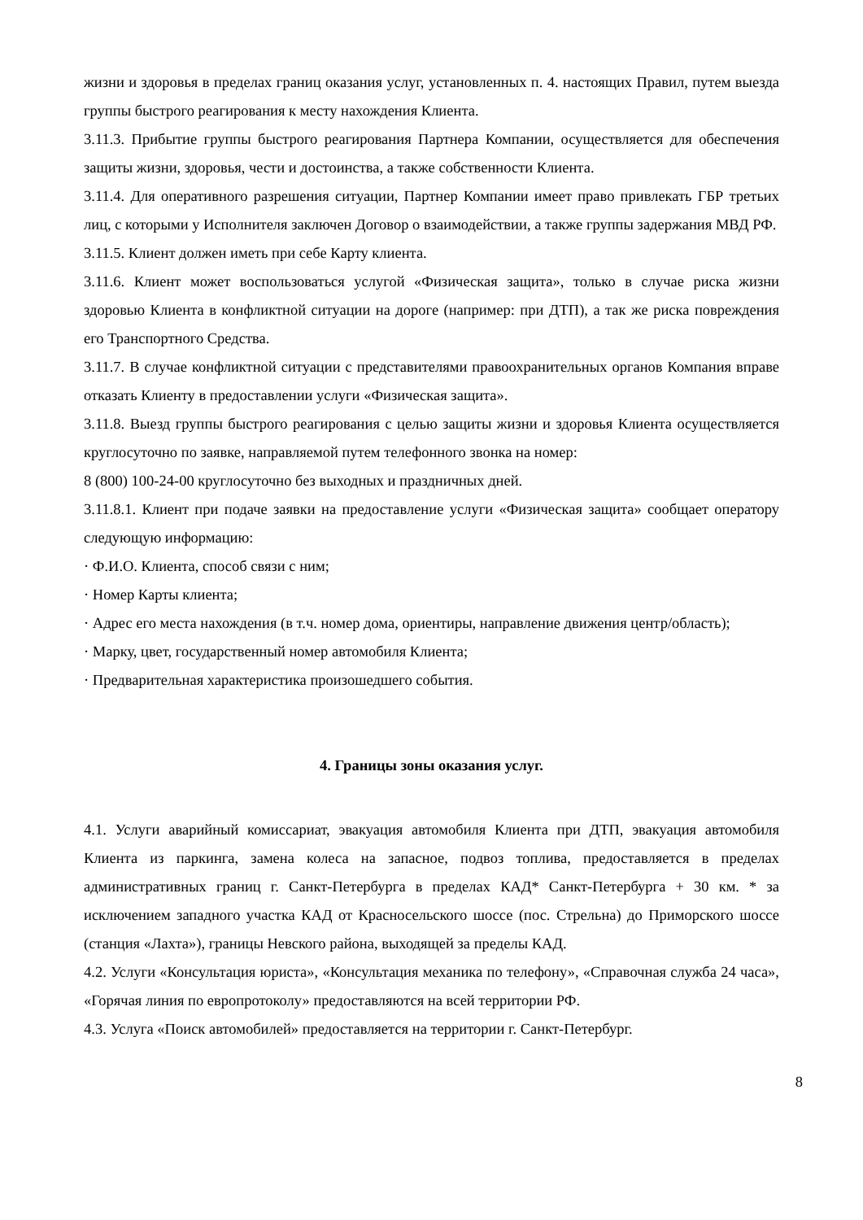жизни и здоровья в пределах границ оказания услуг, установленных п. 4. настоящих Правил, путем выезда группы быстрого реагирования к месту нахождения Клиента.
3.11.3. Прибытие группы быстрого реагирования Партнера Компании, осуществляется для обеспечения защиты жизни, здоровья, чести и достоинства, а также собственности Клиента.
3.11.4. Для оперативного разрешения ситуации, Партнер Компании имеет право привлекать ГБР третьих лиц, с которыми у Исполнителя заключен Договор о взаимодействии, а также группы задержания МВД РФ.
3.11.5. Клиент должен иметь при себе Карту клиента.
3.11.6. Клиент может воспользоваться услугой «Физическая защита», только в случае риска жизни здоровью Клиента в конфликтной ситуации на дороге (например: при ДТП), а так же риска повреждения его Транспортного Средства.
3.11.7. В случае конфликтной ситуации с представителями правоохранительных органов Компания вправе отказать Клиенту в предоставлении услуги «Физическая защита».
3.11.8. Выезд группы быстрого реагирования с целью защиты жизни и здоровья Клиента осуществляется круглосуточно по заявке, направляемой путем телефонного звонка на номер:
8 (800) 100-24-00 круглосуточно без выходных и праздничных дней.
3.11.8.1. Клиент при подаче заявки на предоставление услуги «Физическая защита» сообщает оператору следующую информацию:
· Ф.И.О. Клиента, способ связи с ним;
· Номер Карты клиента;
· Адрес его места нахождения (в т.ч. номер дома, ориентиры, направление движения центр/область);
· Марку, цвет, государственный номер автомобиля Клиента;
· Предварительная характеристика произошедшего события.
4. Границы зоны оказания услуг.
4.1. Услуги аварийный комиссариат, эвакуация автомобиля Клиента при ДТП, эвакуация автомобиля Клиента из паркинга, замена колеса на запасное, подвоз топлива, предоставляется в пределах административных границ г. Санкт-Петербурга в пределах КАД* Санкт-Петербурга + 30 км. * за исключением западного участка КАД от Красносельского шоссе (пос. Стрельна) до Приморского шоссе (станция «Лахта»), границы Невского района, выходящей за пределы КАД.
4.2. Услуги «Консультация юриста», «Консультация механика по телефону», «Справочная служба 24 часа», «Горячая линия по европротоколу» предоставляются на всей территории РФ.
4.3. Услуга «Поиск автомобилей» предоставляется на территории г. Санкт-Петербург.
8